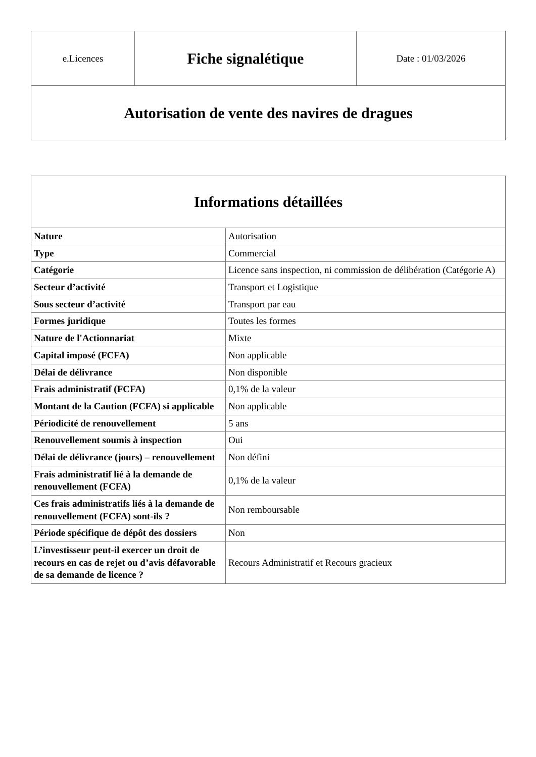| e.Licences | Fiche signalétique | Date : 01/03/2026 |
| Autorisation de vente des navires de dragues | | |
| Informations détaillées | |
| --- | --- |
| Nature | Autorisation |
| Type | Commercial |
| Catégorie | Licence sans inspection, ni commission de délibération (Catégorie A) |
| Secteur d’activité | Transport et Logistique |
| Sous secteur d’activité | Transport par eau |
| Formes juridique | Toutes les formes |
| Nature de l'Actionnariat | Mixte |
| Capital imposé (FCFA) | Non applicable |
| Délai de délivrance | Non disponible |
| Frais administratif (FCFA) | 0,1% de la valeur |
| Montant de la Caution (FCFA) si applicable | Non applicable |
| Périodicité de renouvellement | 5 ans |
| Renouvellement soumis à inspection | Oui |
| Délai de délivrance (jours) – renouvellement | Non défini |
| Frais administratif lié à la demande de renouvellement (FCFA) | 0,1% de la valeur |
| Ces frais administratifs liés à la demande de renouvellement (FCFA) sont-ils ? | Non remboursable |
| Période spécifique de dépôt des dossiers | Non |
| L’investisseur peut-il exercer un droit de recours en cas de rejet ou d’avis défavorable de sa demande de licence ? | Recours Administratif et Recours gracieux |